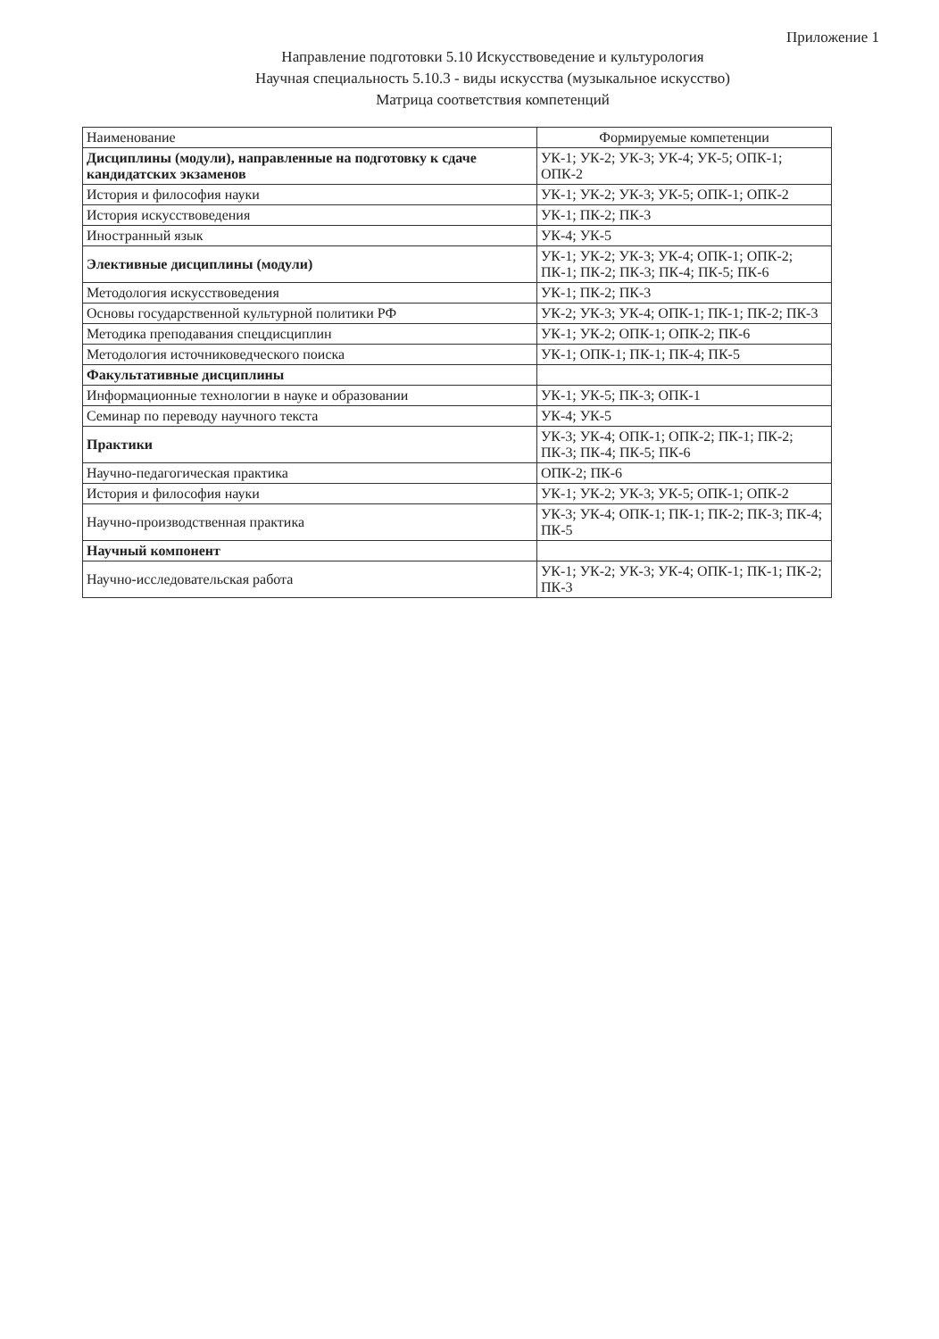Приложение 1
Направление подготовки 5.10 Искусствоведение и культурология
Научная специальность 5.10.3 - виды искусства (музыкальное искусство)
Матрица соответствия компетенций
| Наименование | Формируемые компетенции |
| --- | --- |
| Дисциплины (модули), направленные на подготовку к сдаче кандидатских экзаменов | УК-1; УК-2; УК-3; УК-4; УК-5; ОПК-1; ОПК-2 |
| История и философия науки | УК-1; УК-2; УК-3; УК-5; ОПК-1; ОПК-2 |
| История искусствоведения | УК-1; ПК-2; ПК-3 |
| Иностранный язык | УК-4; УК-5 |
| Элективные дисциплины (модули) | УК-1; УК-2; УК-3; УК-4; ОПК-1; ОПК-2; ПК-1; ПК-2; ПК-3; ПК-4; ПК-5; ПК-6 |
| Методология искусствоведения | УК-1; ПК-2; ПК-3 |
| Основы государственной культурной политики РФ | УК-2; УК-3; УК-4; ОПК-1; ПК-1; ПК-2; ПК-3 |
| Методика преподавания спецдисциплин | УК-1; УК-2; ОПК-1; ОПК-2; ПК-6 |
| Методология источниковедческого поиска | УК-1; ОПК-1; ПК-1; ПК-4; ПК-5 |
| Факультативные дисциплины | |
| Информационные технологии в науке и образовании | УК-1; УК-5; ПК-3; ОПК-1 |
| Семинар по переводу научного текста | УК-4; УК-5 |
| Практики | УК-3; УК-4; ОПК-1; ОПК-2; ПК-1; ПК-2; ПК-3; ПК-4; ПК-5; ПК-6 |
| Научно-педагогическая практика | ОПК-2; ПК-6 |
| История и философия науки | УК-1; УК-2; УК-3; УК-5; ОПК-1; ОПК-2 |
| Научно-производственная практика | УК-3; УК-4; ОПК-1; ПК-1; ПК-2; ПК-3; ПК-4; ПК-5 |
| Научный компонент | |
| Научно-исследовательская работа | УК-1; УК-2; УК-3; УК-4; ОПК-1; ПК-1; ПК-2; ПК-3 |